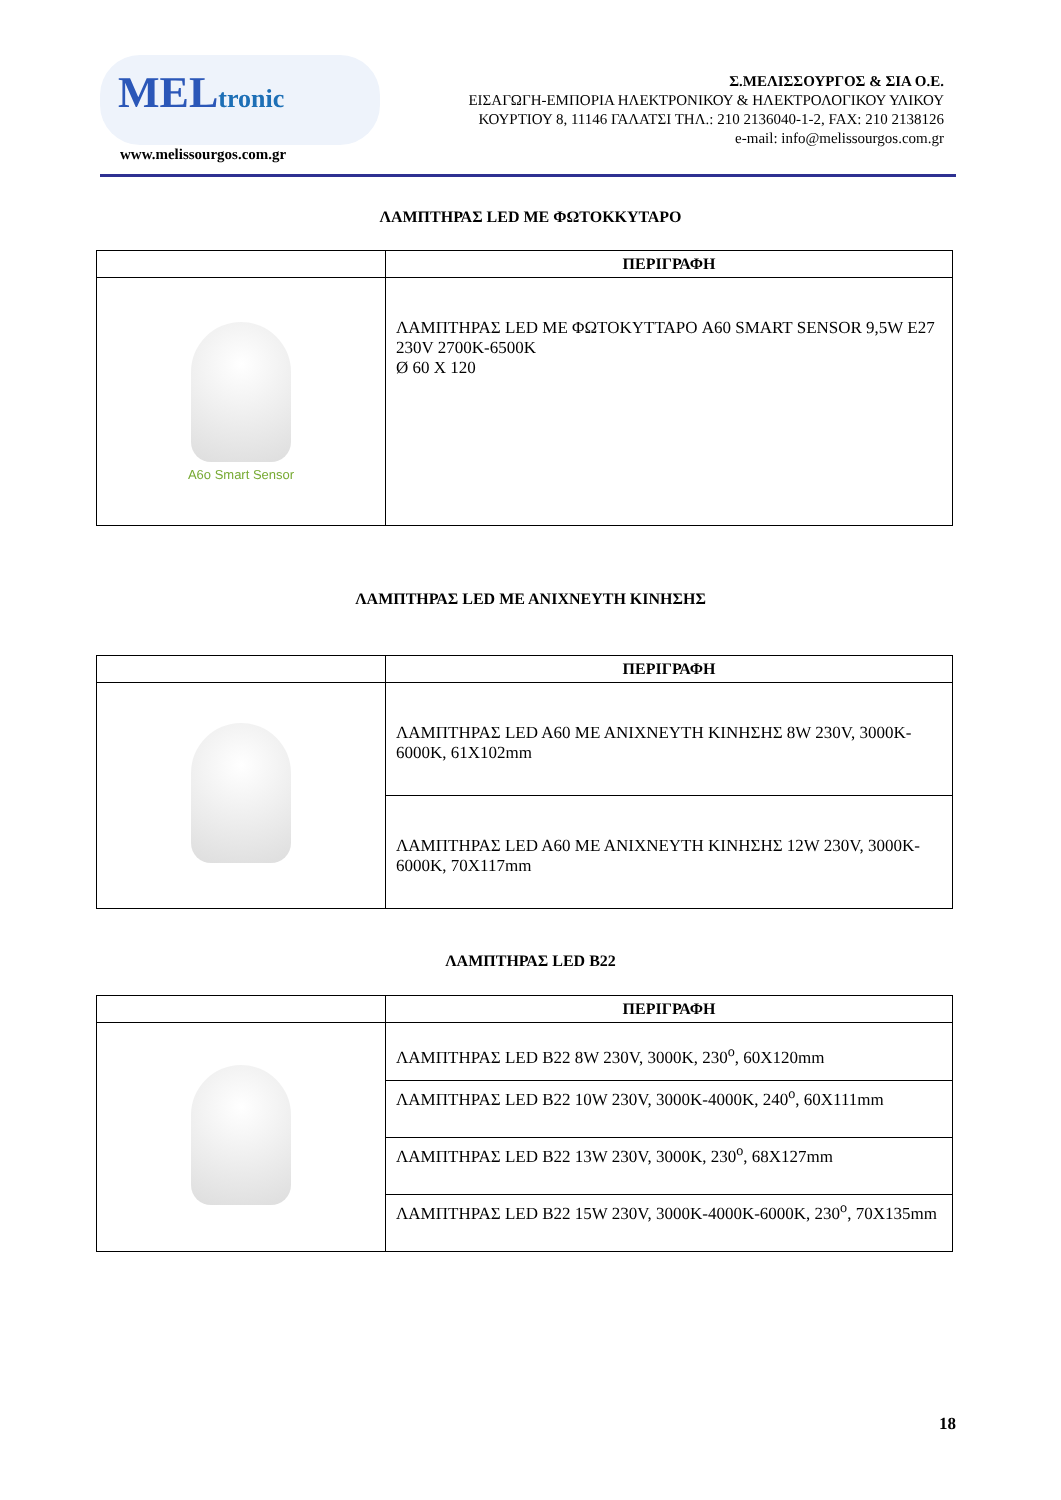MELtronic
www.melissourgos.com.gr
Σ.ΜΕΛΙΣΣΟΥΡΓΟΣ & ΣΙΑ Ο.Ε.
ΕΙΣΑΓΩΓΗ-ΕΜΠΟΡΙΑ ΗΛΕΚΤΡΟΝΙΚΟΥ & ΗΛΕΚΤΡΟΛΟΓΙΚΟΥ ΥΛΙΚΟΥ
ΚΟΥΡΤΙΟΥ 8, 11146 ΓΑΛΑΤΣΙ ΤΗΛ.: 210 2136040-1-2, FAX: 210 2138126
e-mail: info@melissourgos.com.gr
ΛΑΜΠΤΗΡΑΣ LED ΜΕ ΦΩΤΟΚΚΥΤΑΡΟ
| | ΠΕΡΙΓΡΑΦΗ |
| --- | --- |
| A6o Smart Sensor | ΛΑΜΠΤΗΡΑΣ LED ΜΕ ΦΩΤΟΚΥΤΤΑΡΟ A60 SMART SENSOR 9,5W E27 230V 2700K-6500K Ø 60 X 120 |
ΛΑΜΠΤΗΡΑΣ LED ΜΕ ΑΝΙΧΝΕΥΤΗ ΚΙΝΗΣΗΣ
| | ΠΕΡΙΓΡΑΦΗ |
| --- | --- |
| | ΛΑΜΠΤΗΡΑΣ LED A60 ΜΕ ΑΝΙΧΝΕΥΤΗ ΚΙΝΗΣΗΣ 8W 230V, 3000K-6000K, 61X102mm |
| | ΛΑΜΠΤΗΡΑΣ LED A60 ΜΕ ΑΝΙΧΝΕΥΤΗ ΚΙΝΗΣΗΣ 12W 230V, 3000K-6000K, 70X117mm |
ΛΑΜΠΤΗΡΑΣ LED B22
| | ΠΕΡΙΓΡΑΦΗ |
| --- | --- |
| | ΛΑΜΠΤΗΡΑΣ LED B22 8W 230V, 3000K, 230<sup>o</sup>, 60X120mm |
| | ΛΑΜΠΤΗΡΑΣ LED B22 10W 230V, 3000K-4000K, 240<sup>o</sup>, 60X111mm |
| | ΛΑΜΠΤΗΡΑΣ LED B22 13W 230V, 3000K, 230<sup>o</sup>, 68X127mm |
| | ΛΑΜΠΤΗΡΑΣ LED B22 15W 230V, 3000K-4000K-6000K, 230<sup>o</sup>, 70X135mm |
18